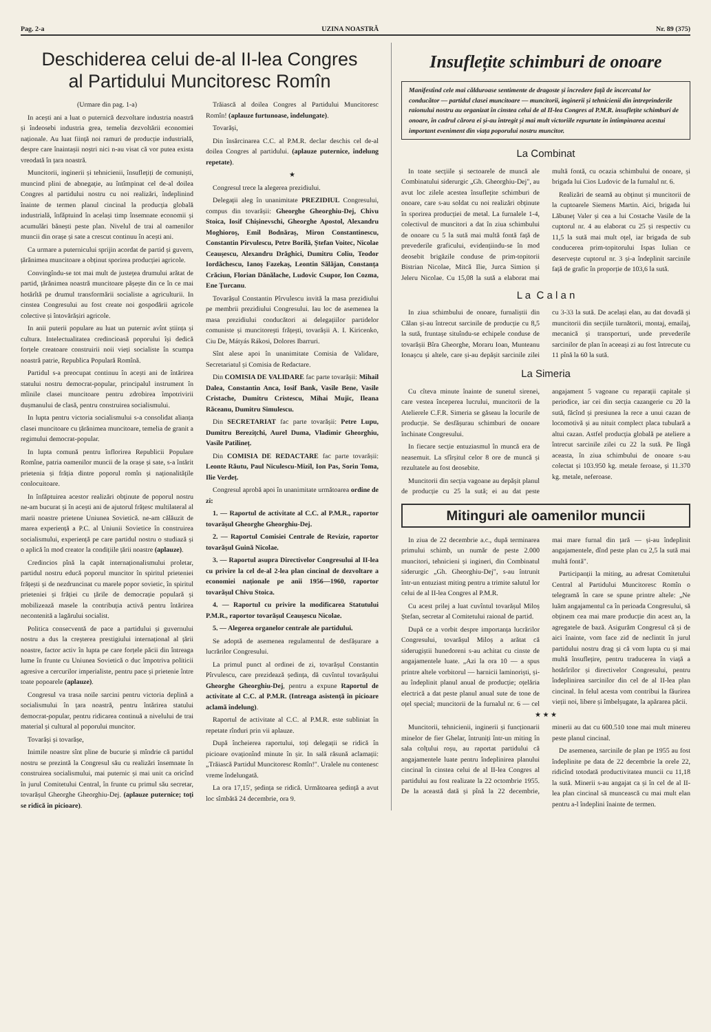Pag. 2-a UZINA NOASTRĂ Nr. 89 (375)
Deschiderea celui de-al II-lea Congres
al Partidului Muncitoresc Romîn
(Urmare din pag. 1-a)
In acești ani a luat o puternică dezvoltare industria noastră și îndeosebi industria grea, temelia dezvoltării economiei naționale. Au luat ființă noi ramuri de producție industrială, despre care înaintașii noștri nici n-au visat că vor putea exista vreodată în țara noastră.
Muncitorii, inginerii și tehnicienii, însuflețiți de comuniști, muncind plini de abnegație, au întîmpinat cel de-al doilea Congres al partidului nostru cu noi realizări, îndeplinind înainte de termen planul cincinal la producția globală industrială, înfăptuind în același timp însemnate economii și acumulări bănești peste plan. Nivelul de trai al oamenilor muncii din orașe și sate a crescut continuu în acești ani.
Ca urmare a puternicului sprijin acordat de partid și guvern, țărănimea muncitoare a obținut sporirea producției agricole.
Convingîndu-se tot mai mult de justețea drumului arătat de partid, țărănimea noastră muncitoare pășește din ce în ce mai hotărîtă pe drumul transformării socialiste a agriculturii. In cinstea Congresului au fost create noi gospodării agricole colective și întovărășiri agricole.
In anii puterii populare au luat un puternic avînt știința și cultura. Intelectualitatea credincioasă poporului își dedică forțele creatoare construirii noii vieți socialiste în scumpa noastră patrie, Republica Populară Romînă.
Partidul s-a preocupat continuu în acești ani de întărirea statului nostru democrat-popular, principalul instrument în mîinile clasei muncitoare pentru zdrobirea împotrivirii dușmanului de clasă, pentru construirea socialismului.
In lupta pentru victoria socialismului s-a consolidat alianța clasei muncitoare cu țărănimea muncitoare, temelia de granit a regimului democrat-popular.
In lupta comună pentru înflorirea Republicii Populare Romîne, patria oamenilor muncii de la orașe și sate, s-a întărit prietenia și frăția dintre poporul romîn și naționalitățile conlocuitoare.
In înfăptuirea acestor realizări obținute de poporul nostru ne-am bucurat și în acești ani de ajutorul frățesc multilateral al marii noastre prietene Uniunea Sovietică. ne-am călăuzit de marea experiență a P.C. al Uniunii Sovietice în construirea socialismului, experiență pe care partidul nostru o studiază și o aplică în mod creator la condițiile țării noastre (aplauze).
Credincios pînă la capăt internaționalismului proletar, partidul nostru educă poporul muncitor în spiritul prieteniei frățești și de nezdruncinat cu marele popor sovietic, în spiritul prieteniei și frăției cu țările de democrație populară și mobilizează masele la contribuția activă pentru întărirea necontenită a lagărului socialist.
Politica consecventă de pace a partidului și guvernului nostru a dus la creșterea prestigiului internațional al țării noastre, factor activ în lupta pe care forțele păcii din întreaga lume în frunte cu Uniunea Sovietică o duc împotriva politicii agresive a cercurilor imperialiste, pentru pace și prietenie între toate popoarele (aplauze).
Congresul va trasa noile sarcini pentru victoria deplină a socialismului în țara noastră, pentru întărirea statului democrat-popular, pentru ridicarea continuă a nivelului de trai material și cultural al poporului muncitor.
Tovarăși și tovarășe,
Inimile noastre sînt pline de bucurie și mîndrie că partidul nostru se prezintă la Congresul său cu realizări însemnate în construirea socialismului, mai puternic și mai unit ca oricînd în jurul Comitetului Central, în frunte cu primul său secretar, tovarășul Gheorghe Gheorghiu-Dej. (aplauze puternice; toți se ridică în picioare).
Trăiască al doilea Congres al Partidului Muncitoresc Romîn! (aplauze furtunoase, îndelungate).
Tovarăși,
Din însărcinarea C.C. al P.M.R. declar deschis cel de-al doilea Congres al partidului. (aplauze puternice, îndelung repetate).
★
Congresul trece la alegerea prezidiului.
Delegații aleg în unanimitate PREZIDIUL Congresului, compus din tovarășii: Gheorghe Gheorghiu-Dej, Chivu Stoica, Iosif Chișinevschi, Gheorghe Apostol, Alexandru Moghioroș, Emil Bodnăraș, Miron Constantinescu, Constantin Pîrvulescu, Petre Borilă, Ștefan Voitec, Nicolae Ceaușescu, Alexandru Drăghici, Dumitru Coliu, Teodor Iordăchescu, Ianoș Fazekaș, Leontin Sălăjan, Constanța Crăciun, Florian Dănălache, Ludovic Csupor, Ion Cozma, Ene Țurcanu.
Tovarășul Constantin Pîrvulescu invită la masa prezidiului pe membrii prezidiului Congresului. Iau loc de asemenea la masa prezidiului conducători ai delegațiilor partidelor comuniste și muncitorești frățești, tovarășii A. I. Kiricenko, Ciu De, Mátyás Rákosi, Dolores Ibarruri.
Sînt alese apoi în unanimitate Comisia de Validare, Secretariatul și Comisia de Redactare.
Din COMISIA DE VALIDARE fac parte tovarășii: Mihail Dalea, Constantin Anca, Iosif Bank, Vasile Bene, Vasile Cristache, Dumitru Cristescu, Mihai Mujic, Ileana Răceanu, Dumitru Simulescu.
Din SECRETARIAT fac parte tovarășii: Petre Lupu, Dumitru Berezițchi, Aurel Duma, Vladimir Gheorghiu, Vasile Patilineț.
Din COMISIA DE REDACTARE fac parte tovarășii: Leonte Răutu, Paul Niculescu-Mizil, Ion Pas, Sorin Toma, Ilie Verdeț.
Congresul aprobă apoi în unanimitate următoarea ordine de zi:
1. — Raportul de activitate al C.C. al P.M.R., raportor tovarășul Gheorghe Gheorghiu-Dej.
2. — Raportul Comisiei Centrale de Revizie, raportor tovarășul Guină Nicolae.
3. — Raportul asupra Directivelor Congresului al II-lea cu privire la cel de-al 2-lea plan cincinal de dezvoltare a economiei naționale pe anii 1956—1960, raportor tovarășul Chivu Stoica.
4. — Raportul cu privire la modificarea Statutului P.M.R., raportor tovarășul Ceaușescu Nicolae.
5. — Alegerea organelor centrale ale partidului.
Se adoptă de asemenea regulamentul de desfășurare a lucrărilor Congresului.
La primul punct al ordinei de zi, tovarășul Constantin Pîrvulescu, care prezidează ședința, dă cuvîntul tovarășului Gheorghe Gheorghiu-Dej, pentru a expune Raportul de activitate al C.C. al P.M.R. (Intreaga asistență în picioare aclamă îndelung).
Raportul de activitate al C.C. al P.M.R. este subliniat în repetate rînduri prin vii aplauze.
După încheierea raportului, toți delegații se ridică în picioare ovaționînd minute în șir. In sală răsună aclamații: „Trăiască Partidul Muncitoresc Romîn!". Uralele nu contenesc vreme îndelungată.
La ora 17,15', ședința se ridică. Următoarea ședință a avut loc sîmbătă 24 decembrie, ora 9.
Insuflețite schimburi de onoare
Manifestînd cele mai călduroase sentimente de dragoste și încredere față de încercatul lor conducător — partidul clasei muncitoare — muncitorii, inginerii și tehnicienii din întreprinderile raionului nostru au organizat în cinstea celui de al II-lea Congres al P.M.R. insuflețite schimburi de onoare, în cadrul cărora ei și-au întregit și mai mult victoriile repurtate în întîmpinarea acestui important eveniment din viața poporului nostru muncitor.
La Combinat
In toate secțiile și sectoarele de muncă ale Combinatului siderurgic „Gh. Gheorghiu-Dej", au avut loc zilele acestea însuflețite schimburi de onoare, care s-au soldat cu noi realizări obținute în sporirea producției de metal. La furnalele 1-4, colectivul de muncitori a dat în ziua schimbului de onoare cu 5 la sută mai multă fontă față de prevederile graficului, evidențiindu-se în mod deosebit brigăzile conduse de prim-topitorii Bistrian Nicolae, Mitcă Ilie, Jurca Simion și Jeleru Nicolae. Cu 15,08 la sută a elaborat mai multă fontă, cu ocazia schimbului de onoare, și brigada lui Cios Ludovic de la furnalul nr. 6.
Realizări de seamă au obținut și muncitorii de la cuptoarele Siemens Martin. Aici, brigada lui Lăbuneț Valer și cea a lui Costache Vasile de la cuptorul nr. 4 au elaborat cu 25 și respectiv cu 11,5 la sută mai mult oțel, iar brigada de sub conducerea prim-topitorului Ispas Iulian ce deservește cuptorul nr. 3 și-a îndeplinit sarcinile față de grafic în proporție de 103,6 la sută.
L a C a l a n
In ziua schimbului de onoare, furnaliștii din Călan și-au întrecut sarcinile de producție cu 8,5 la sută, fruntașe situîndu-se echipele conduse de tovarășii Bîra Gheorghe, Moraru Ioan, Munteanu Ionașcu și altele, care și-au depășit sarcinile zilei cu 3-33 la sută. De același elan, au dat dovadă și muncitorii din secțiile turnătorii, montaj, emailaj, mecanică și transporturi, unde prevederile sarcinilor de plan în aceeași zi au fost întrecute cu 11 pînă la 60 la sută.
La Simeria
Cu cîteva minute înainte de sunetul sirenei, care vestea începerea lucrului, muncitorii de la Atelierele C.F.R. Simeria se găseau la locurile de producție. Se desfășurau schimburi de onoare închinate Congresului.
In fiecare secție entuziasmul în muncă era de neasemuit. La sfîrșitul celor 8 ore de muncă și rezultatele au fost deosebite.
Muncitorii din secția vagoane au depășit planul de producție cu 25 la sută; ei au dat peste angajament 5 vagoane cu reparații capitale și periodice, iar cei din secția cazangerie cu 20 la sută, făcînd și presiunea la rece a unui cazan de locomotivă și au nituit complect placa tubulară a altui cazan. Astfel producția globală pe ateliere a întrecut sarcinile zilei cu 22 la sută. Pe lîngă aceasta, în ziua schimbului de onoare s-au colectat și 103.950 kg. metale feroase, și 11.370 kg. metale, neferoase.
Mitinguri ale oamenilor muncii
In ziua de 22 decembrie a.c., după terminarea primului schimb, un număr de peste 2.000 muncitori, tehnicieni și ingineri, din Combinatul siderurgic „Gh. Gheorghiu-Dej", s-au întrunit într-un entuziast miting pentru a trimite salutul lor celui de al II-lea Congres al P.M.R.
Cu acest prilej a luat cuvîntul tovarășul Miloș Ștefan, secretar al Comitetului raional de partid.
După ce a vorbit despre importanța lucrărilor Congresului, tovarășul Miloș a arătat că siderugiștii hunedoreni s-au achitat cu cinste de angajamentele luate. „Azi la ora 10 — a spus printre altele vorbitorul — harnicii laminoriști, și-au îndeplinit planul anual de producție; oțelăria electrică a dat peste planul anual sute de tone de oțel special; muncitorii de la furnalul nr. 6 — cel mai mare furnal din țară — și-au îndeplinit angajamentele, dînd peste plan cu 2,5 la sută mai multă fontă".
Participanții la miting, au adresat Comitetului Central al Partidului Muncitoresc Romîn o telegramă în care se spune printre altele: „Ne luăm angajamentul ca în perioada Congresului, să obținem cea mai mare producție din acest an, la agregatele de bază. Asigurăm Congresul că și de aici înainte, vom face zid de neclintit în jurul partidului nostru drag și că vom lupta cu și mai multă însuflețire, pentru traducerea în viață a hotărîrilor și directivelor Congresului, pentru îndeplinirea sarcinilor din cel de al II-lea plan cincinal. In felul acesta vom contribui la făurirea vieții noi, libere și îmbelșugate, la apărarea păcii.
★ ★ ★
Muncitorii, tehnicienii, inginerii și funcționarii minelor de fier Ghelar, întruniți într-un miting în sala colțului roșu, au raportat partidului că angajamentele luate pentru îndeplinirea planului cincinal în cinstea celui de al II-lea Congres al partidului au fost realizate la 22 octombrie 1955. De la această dată și pînă la 22 decembrie, minerii au dat cu 600.510 tone mai mult minereu peste planul cincinal.
De asemenea, sarcinile de plan pe 1955 au fost îndeplinite pe data de 22 decembrie la orele 22, ridicînd totodată productivitatea muncii cu 11,18 la sută. Minerii s-au angajat ca și în cel de al II-lea plan cincinal să muncească cu mai mult elan pentru a-l îndeplini înainte de termen.